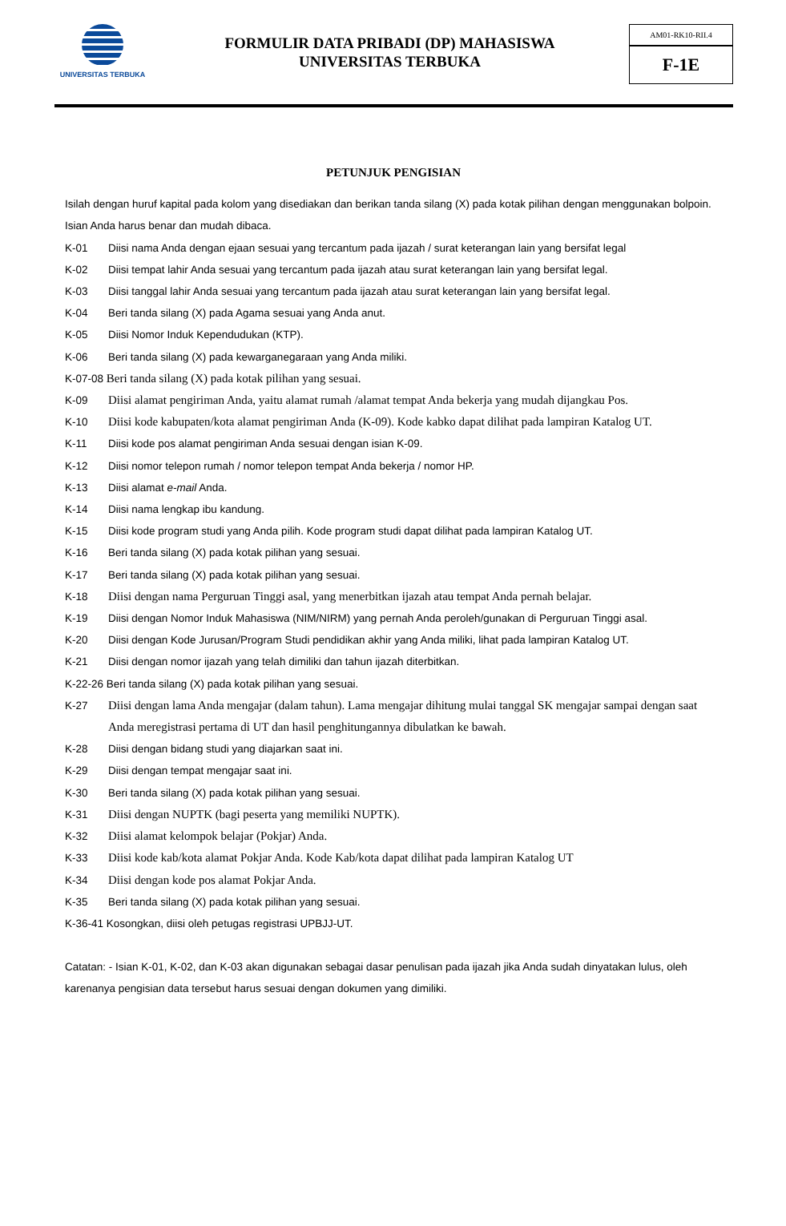UNIVERSITAS TERBUKA
FORMULIR DATA PRIBADI (DP) MAHASISWA
UNIVERSITAS TERBUKA
AM01-RK10-RII.4
F-1E
PETUNJUK PENGISIAN
Isilah dengan huruf kapital pada kolom yang disediakan dan berikan tanda silang (X) pada kotak pilihan dengan menggunakan bolpoin. Isian Anda harus benar dan mudah dibaca.
K-01 Diisi nama Anda dengan ejaan sesuai yang tercantum pada ijazah / surat keterangan lain yang bersifat legal
K-02 Diisi tempat lahir Anda sesuai yang tercantum pada ijazah atau surat keterangan lain yang bersifat legal.
K-03 Diisi tanggal lahir Anda sesuai yang tercantum pada ijazah atau surat keterangan lain yang bersifat legal.
K-04 Beri tanda silang (X) pada Agama sesuai yang Anda anut.
K-05 Diisi Nomor Induk Kependudukan (KTP).
K-06 Beri tanda silang (X) pada kewarganegaraan yang Anda miliki.
K-07-08 Beri tanda silang (X) pada kotak pilihan yang sesuai.
K-09 Diisi alamat pengiriman Anda, yaitu alamat rumah /alamat tempat Anda bekerja yang mudah dijangkau Pos.
K-10 Diisi kode kabupaten/kota alamat pengiriman Anda (K-09). Kode kabko dapat dilihat pada lampiran Katalog UT.
K-11 Diisi kode pos alamat pengiriman Anda sesuai dengan isian K-09.
K-12 Diisi nomor telepon rumah / nomor telepon tempat Anda bekerja / nomor HP.
K-13 Diisi alamat e-mail Anda.
K-14 Diisi nama lengkap ibu kandung.
K-15 Diisi kode program studi yang Anda pilih. Kode program studi dapat dilihat pada lampiran Katalog UT.
K-16 Beri tanda silang (X) pada kotak pilihan yang sesuai.
K-17 Beri tanda silang (X) pada kotak pilihan yang sesuai.
K-18 Diisi dengan nama Perguruan Tinggi asal, yang menerbitkan ijazah atau tempat Anda pernah belajar.
K-19 Diisi dengan Nomor Induk Mahasiswa (NIM/NIRM) yang pernah Anda peroleh/gunakan di Perguruan Tinggi asal.
K-20 Diisi dengan Kode Jurusan/Program Studi pendidikan akhir yang Anda miliki, lihat pada lampiran Katalog UT.
K-21 Diisi dengan nomor ijazah yang telah dimiliki dan tahun ijazah diterbitkan.
K-22-26 Beri tanda silang (X) pada kotak pilihan yang sesuai.
K-27 Diisi dengan lama Anda mengajar (dalam tahun). Lama mengajar dihitung mulai tanggal SK mengajar sampai dengan saat Anda meregistrasi pertama di UT dan hasil penghitungannya dibulatkan ke bawah.
K-28 Diisi dengan bidang studi yang diajarkan saat ini.
K-29 Diisi dengan tempat mengajar saat ini.
K-30 Beri tanda silang (X) pada kotak pilihan yang sesuai.
K-31 Diisi dengan NUPTK (bagi peserta yang memiliki NUPTK).
K-32 Diisi alamat kelompok belajar (Pokjar) Anda.
K-33 Diisi kode kab/kota alamat Pokjar Anda. Kode Kab/kota dapat dilihat pada lampiran Katalog UT
K-34 Diisi dengan kode pos alamat Pokjar Anda.
K-35 Beri tanda silang (X) pada kotak pilihan yang sesuai.
K-36-41 Kosongkan, diisi oleh petugas registrasi UPBJJ-UT.
Catatan: - Isian K-01, K-02, dan K-03 akan digunakan sebagai dasar penulisan pada ijazah jika Anda sudah dinyatakan lulus, oleh karenanya pengisian data tersebut harus sesuai dengan dokumen yang dimiliki.